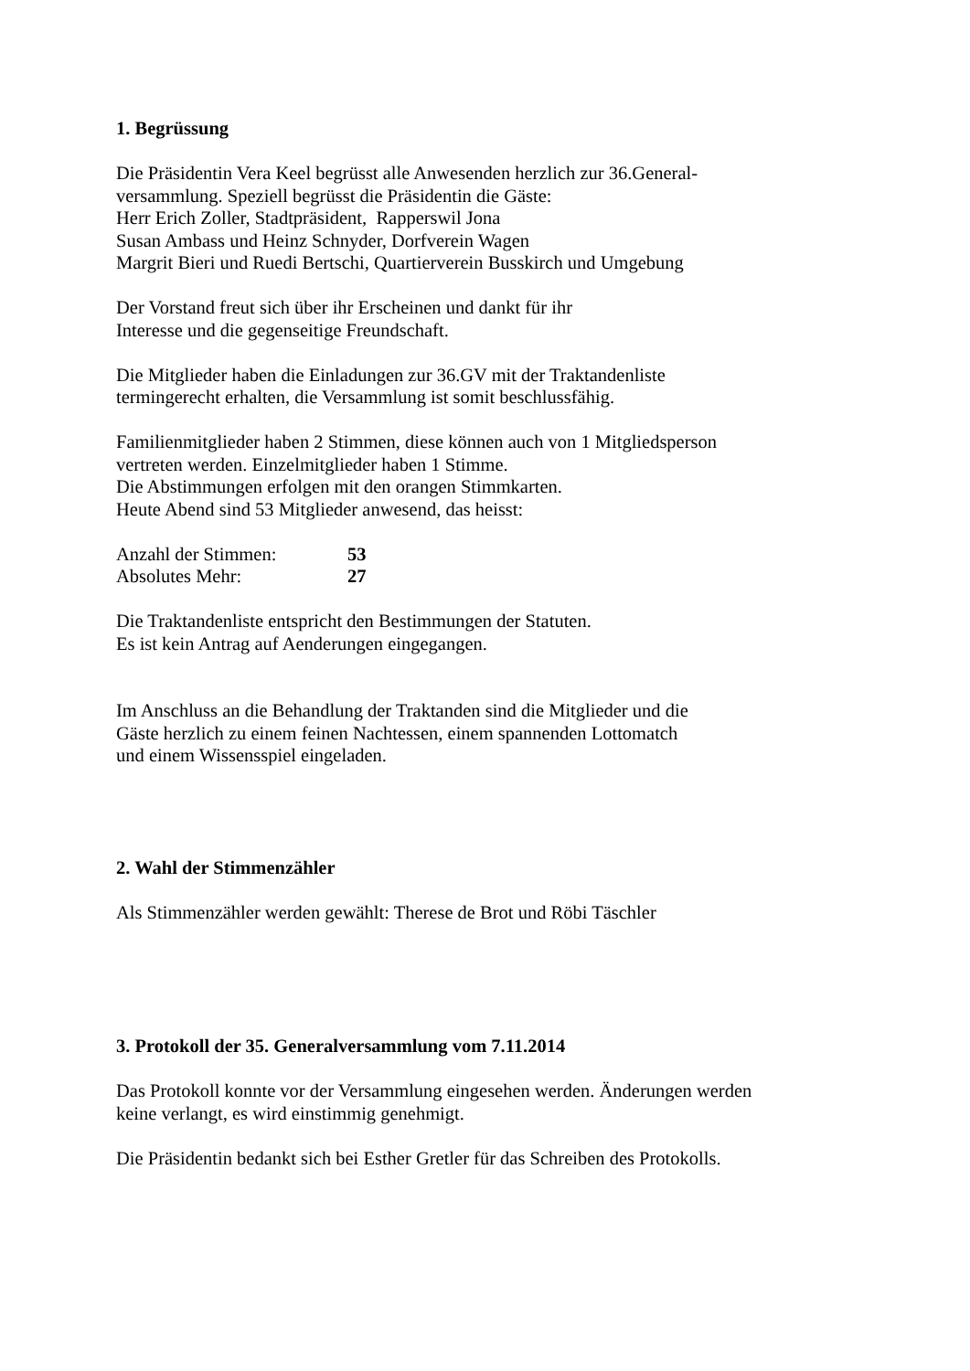1. Begrüssung
Die Präsidentin Vera Keel begrüsst alle Anwesenden herzlich zur 36.General-
versammlung. Speziell begrüsst die Präsidentin die Gäste:
Herr Erich Zoller, Stadtpräsident, Rapperswil Jona
Susan Ambass und Heinz Schnyder, Dorfverein Wagen
Margrit Bieri und Ruedi Bertschi, Quartierverein Busskirch und Umgebung
Der Vorstand freut sich über ihr Erscheinen und dankt für ihr
Interesse und die gegenseitige Freundschaft.
Die Mitglieder haben die Einladungen zur 36.GV mit der Traktandenliste
termingerecht erhalten, die Versammlung ist somit beschlussfähig.
Familienmitglieder haben 2 Stimmen, diese können auch von 1 Mitgliedsperson
vertreten werden. Einzelmitglieder haben 1 Stimme.
Die Abstimmungen erfolgen mit den orangen Stimmkarten.
Heute Abend sind 53 Mitglieder anwesend, das heisst:
| Anzahl der Stimmen: | 53 |
| Absolutes Mehr: | 27 |
Die Traktandenliste entspricht den Bestimmungen der Statuten.
Es ist kein Antrag auf Aenderungen eingegangen.
Im Anschluss an die Behandlung der Traktanden sind die Mitglieder und die
Gäste herzlich zu einem feinen Nachtessen, einem spannenden Lottomatch
und einem Wissensspiel eingeladen.
2. Wahl der Stimmenzähler
Als Stimmenzähler werden gewählt: Therese de Brot und Röbi Täschler
3. Protokoll der 35. Generalversammlung vom 7.11.2014
Das Protokoll konnte vor der Versammlung eingesehen werden. Änderungen werden
keine verlangt, es wird einstimmig genehmigt.
Die Präsidentin bedankt sich bei Esther Gretler für das Schreiben des Protokolls.